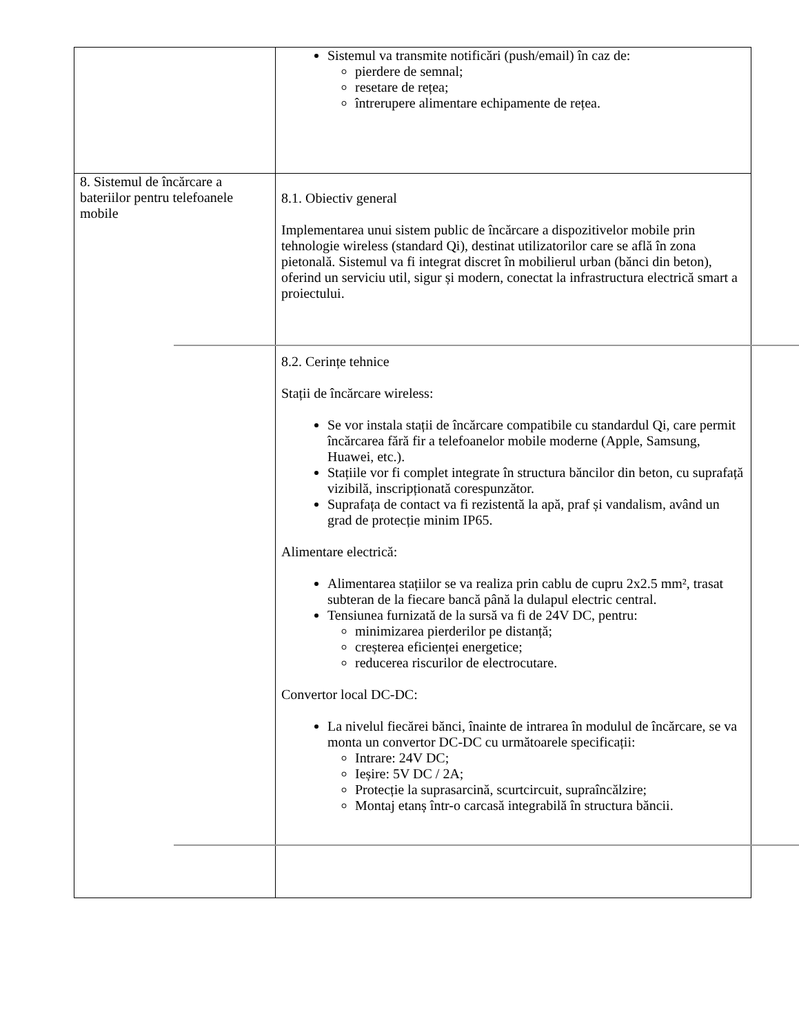| | Sistemul va transmite notificări (push/email) în caz de: pierdere de semnal; resetare de rețea; întrerupere alimentare echipamente de rețea. |
| 8. Sistemul de încărcare a bateriilor pentru telefoanele mobile | 8.1. Obiectiv general Implementarea unui sistem public de încărcare a dispozitivelor mobile prin tehnologie wireless (standard Qi), destinat utilizatorilor care se află în zona pietonală. Sistemul va fi integrat discret în mobilierul urban (bănci din beton), oferind un serviciu util, sigur și modern, conectat la infrastructura electrică smart a proiectului. 8.2. Cerințe tehnice Stații de încărcare wireless: Se vor instala stații de încărcare compatibile cu standardul Qi, care permit încărcarea fără fir a telefoanelor mobile moderne (Apple, Samsung, Huawei, etc.). Stațiile vor fi complet integrate în structura băncilor din beton, cu suprafață vizibilă, inscripționată corespunzător. Suprafața de contact va fi rezistentă la apă, praf și vandalism, având un grad de protecție minim IP65. Alimentare electrică: Alimentarea stațiilor se va realiza prin cablu de cupru 2x2.5 mm², trasat subteran de la fiecare bancă până la dulapul electric central. Tensiunea furnizată de la sursă va fi de 24V DC, pentru: minimizarea pierderilor pe distanță; creșterea eficienței energetice; reducerea riscurilor de electrocutare. Convertor local DC-DC: La nivelul fiecărei bănci, înainte de intrarea în modulul de încărcare, se va monta un convertor DC-DC cu următoarele specificații: Intrare: 24V DC; Ieșire: 5V DC / 2A; Protecție la suprasarcină, scurtcircuit, supraîncălzire; Montaj etanș într-o carcasă integrabilă în structura băncii. |